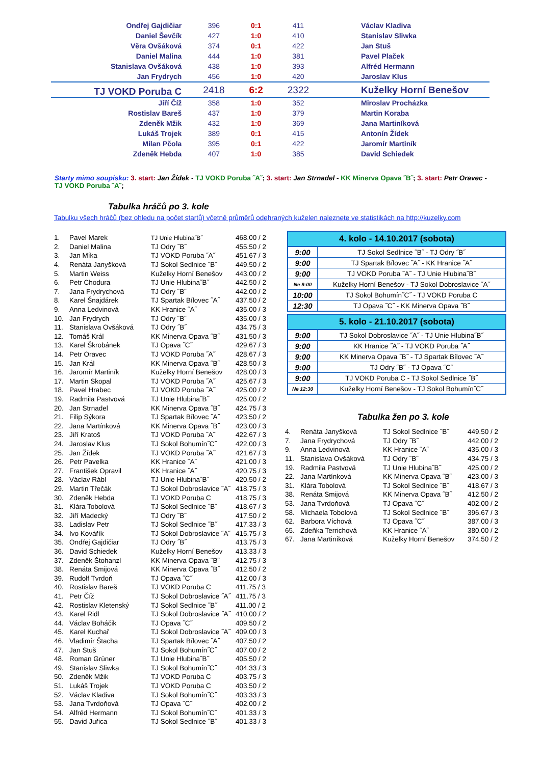| Ondřej Gajdičiar | 396 | 0:1 | 411 | Václav Kladiva |
| Daniel Ševčík | 427 | 1:0 | 410 | Stanislav Sliwka |
| Věra Ovšáková | 374 | 0:1 | 422 | Jan Stuš |
| Daniel Malina | 444 | 1:0 | 381 | Pavel Plaček |
| Stanislava Ovšáková | 438 | 1:0 | 393 | Alfréd Hermann |
| Jan Frydrych | 456 | 1:0 | 420 | Jaroslav Klus |
| TJ VOKD Poruba C | 2418 | 6:2 | 2322 | Kuželky Horní Benešov |
| Jiří Číž | 358 | 1:0 | 352 | Miroslav Procházka |
| Rostislav Bareš | 437 | 1:0 | 379 | Martin Koraba |
| Zdeněk Mžik | 432 | 1:0 | 369 | Jana Martiníková |
| Lukáš Trojek | 389 | 0:1 | 415 | Antonín Žídek |
| Milan Pčola | 395 | 0:1 | 422 | Jaromír Martiník |
| Zdeněk Hebda | 407 | 1:0 | 385 | David Schiedek |
Starty mimo soupisku: 3. start: Jan Žídek - TJ VOKD Poruba ˝A˝; 3. start: Jan Strnadel - KK Minerva Opava ˝B˝; 3. start: Petr Oravec - TJ VOKD Poruba ˝A˝;
Tabulka hráčů po 3. kole
Tabulku všech hráčů (bez ohledu na počet startů) včetně průměrů odehraných kuželen naleznete ve statistikách na http://kuzelky.com
| 1. | Pavel Marek | TJ Unie Hlubina˝B˝ | 468.00 / 2 |
| 2. | Daniel Malina | TJ Odry ˝B˝ | 455.50 / 2 |
| 3. | Jan Míka | TJ VOKD Poruba ˝A˝ | 451.67 / 3 |
| 4. | Renáta Janyšková | TJ Sokol Sedlnice ˝B˝ | 449.50 / 2 |
| 5. | Martin Weiss | Kuželky Horní Benešov | 443.00 / 2 |
| 6. | Petr Chodura | TJ Unie Hlubina˝B˝ | 442.50 / 2 |
| 7. | Jana Frydrychová | TJ Odry ˝B˝ | 442.00 / 2 |
| 8. | Karel Šnajdárek | TJ Spartak Bílovec ˝A˝ | 437.50 / 2 |
| 9. | Anna Ledvinová | KK Hranice ˝A˝ | 435.00 / 3 |
| 10. | Jan Frydrych | TJ Odry ˝B˝ | 435.00 / 3 |
| 11. | Stanislava Ovšáková | TJ Odry ˝B˝ | 434.75 / 3 |
| 12. | Tomáš Král | KK Minerva Opava ˝B˝ | 431.50 / 3 |
| 13. | Karel Škrobánek | TJ Opava ˝C˝ | 429.67 / 3 |
| 14. | Petr Oravec | TJ VOKD Poruba ˝A˝ | 428.67 / 3 |
| 15. | Jan Král | KK Minerva Opava ˝B˝ | 428.50 / 3 |
| 16. | Jaromír Martiník | Kuželky Horní Benešov | 428.00 / 3 |
| 17. | Martin Skopal | TJ VOKD Poruba ˝A˝ | 425.67 / 3 |
| 18. | Pavel Hrabec | TJ VOKD Poruba ˝A˝ | 425.00 / 2 |
| 19. | Radmila Pastvová | TJ Unie Hlubina˝B˝ | 425.00 / 2 |
| 20. | Jan Strnadel | KK Minerva Opava ˝B˝ | 424.75 / 3 |
| 21. | Filip Sýkora | TJ Spartak Bílovec ˝A˝ | 423.50 / 2 |
| 22. | Jana Martínková | KK Minerva Opava ˝B˝ | 423.00 / 3 |
| 23. | Jiří Kratoš | TJ VOKD Poruba ˝A˝ | 422.67 / 3 |
| 24. | Jaroslav Klus | TJ Sokol Bohumín˝C˝ | 422.00 / 3 |
| 25. | Jan Žídek | TJ VOKD Poruba ˝A˝ | 421.67 / 3 |
| 26. | Petr Pavelka | KK Hranice ˝A˝ | 421.00 / 3 |
| 27. | František Opravil | KK Hranice ˝A˝ | 420.75 / 3 |
| 28. | Václav Rábl | TJ Unie Hlubina˝B˝ | 420.50 / 2 |
| 29. | Martin Třečák | TJ Sokol Dobroslavice ˝A˝ | 418.75 / 3 |
| 30. | Zdeněk Hebda | TJ VOKD Poruba C | 418.75 / 3 |
| 31. | Klára Tobolová | TJ Sokol Sedlnice ˝B˝ | 418.67 / 3 |
| 32. | Jiří Madecký | TJ Odry ˝B˝ | 417.50 / 2 |
| 33. | Ladislav Petr | TJ Sokol Sedlnice ˝B˝ | 417.33 / 3 |
| 34. | Ivo Kovářík | TJ Sokol Dobroslavice ˝A˝ | 415.75 / 3 |
| 35. | Ondřej Gajdičiar | TJ Odry ˝B˝ | 413.75 / 3 |
| 36. | David Schiedek | Kuželky Horní Benešov | 413.33 / 3 |
| 37. | Zdeněk Štohanzl | KK Minerva Opava ˝B˝ | 412.75 / 3 |
| 38. | Renáta Smijová | KK Minerva Opava ˝B˝ | 412.50 / 2 |
| 39. | Rudolf Tvrdoň | TJ Opava ˝C˝ | 412.00 / 3 |
| 40. | Rostislav Bareš | TJ VOKD Poruba C | 411.75 / 3 |
| 41. | Petr Číž | TJ Sokol Dobroslavice ˝A˝ | 411.75 / 3 |
| 42. | Rostislav Kletenský | TJ Sokol Sedlnice ˝B˝ | 411.00 / 2 |
| 43. | Karel Ridl | TJ Sokol Dobroslavice ˝A˝ | 410.00 / 2 |
| 44. | Václav Boháčik | TJ Opava ˝C˝ | 409.50 / 2 |
| 45. | Karel Kuchař | TJ Sokol Dobroslavice ˝A˝ | 409.00 / 3 |
| 46. | Vladimír Štacha | TJ Spartak Bílovec ˝A˝ | 407.50 / 2 |
| 47. | Jan Stuš | TJ Sokol Bohumín˝C˝ | 407.00 / 2 |
| 48. | Roman Grüner | TJ Unie Hlubina˝B˝ | 405.50 / 2 |
| 49. | Stanislav Sliwka | TJ Sokol Bohumín˝C˝ | 404.33 / 3 |
| 50. | Zdeněk Mžik | TJ VOKD Poruba C | 403.75 / 3 |
| 51. | Lukáš Trojek | TJ VOKD Poruba C | 403.50 / 2 |
| 52. | Václav Kladiva | TJ Sokol Bohumín˝C˝ | 403.33 / 3 |
| 53. | Jana Tvrdoňová | TJ Opava ˝C˝ | 402.00 / 2 |
| 54. | Alfréd Hermann | TJ Sokol Bohumín˝C˝ | 401.33 / 3 |
| 55. | David Juřica | TJ Sokol Sedlnice ˝B˝ | 401.33 / 3 |
| 4. kolo - 14.10.2017 (sobota) | |
| --- | --- |
| 9:00 | TJ Sokol Sedlnice ˝B˝ - TJ Odry ˝B˝ |
| 9:00 | TJ Spartak Bílovec ˝A˝ - KK Hranice ˝A˝ |
| 9:00 | TJ VOKD Poruba ˝A˝ - TJ Unie Hlubina˝B˝ |
| Ne 9:00 | Kuželky Horní Benešov - TJ Sokol Dobroslavice ˝A˝ |
| 10:00 | TJ Sokol Bohumín˝C˝ - TJ VOKD Poruba C |
| 12:30 | TJ Opava ˝C˝ - KK Minerva Opava ˝B˝ |
| 5. kolo - 21.10.2017 (sobota) | |
| --- | --- |
| 9:00 | TJ Sokol Dobroslavice ˝A˝ - TJ Unie Hlubina˝B˝ |
| 9:00 | KK Hranice ˝A˝ - TJ VOKD Poruba ˝A˝ |
| 9:00 | KK Minerva Opava ˝B˝ - TJ Spartak Bílovec ˝A˝ |
| 9:00 | TJ Odry ˝B˝ - TJ Opava ˝C˝ |
| 9:00 | TJ VOKD Poruba C - TJ Sokol Sedlnice ˝B˝ |
| Ne 12:30 | Kuželky Horní Benešov - TJ Sokol Bohumín˝C˝ |
Tabulka žen po 3. kole
| 4. | Renáta Janyšková | TJ Sokol Sedlnice ˝B˝ | 449.50 / 2 |
| 7. | Jana Frydrychová | TJ Odry ˝B˝ | 442.00 / 2 |
| 9. | Anna Ledvinová | KK Hranice ˝A˝ | 435.00 / 3 |
| 11. | Stanislava Ovšáková | TJ Odry ˝B˝ | 434.75 / 3 |
| 19. | Radmila Pastvová | TJ Unie Hlubina˝B˝ | 425.00 / 2 |
| 22. | Jana Martínková | KK Minerva Opava ˝B˝ | 423.00 / 3 |
| 31. | Klára Tobolová | TJ Sokol Sedlnice ˝B˝ | 418.67 / 3 |
| 38. | Renáta Smijová | KK Minerva Opava ˝B˝ | 412.50 / 2 |
| 53. | Jana Tvrdoňová | TJ Opava ˝C˝ | 402.00 / 2 |
| 58. | Michaela Tobolová | TJ Sokol Sedlnice ˝B˝ | 396.67 / 3 |
| 62. | Barbora Víchová | TJ Opava ˝C˝ | 387.00 / 3 |
| 65. | Zdeňka Terrichová | KK Hranice ˝A˝ | 380.00 / 2 |
| 67. | Jana Martiníková | Kuželky Horní Benešov | 374.50 / 2 |